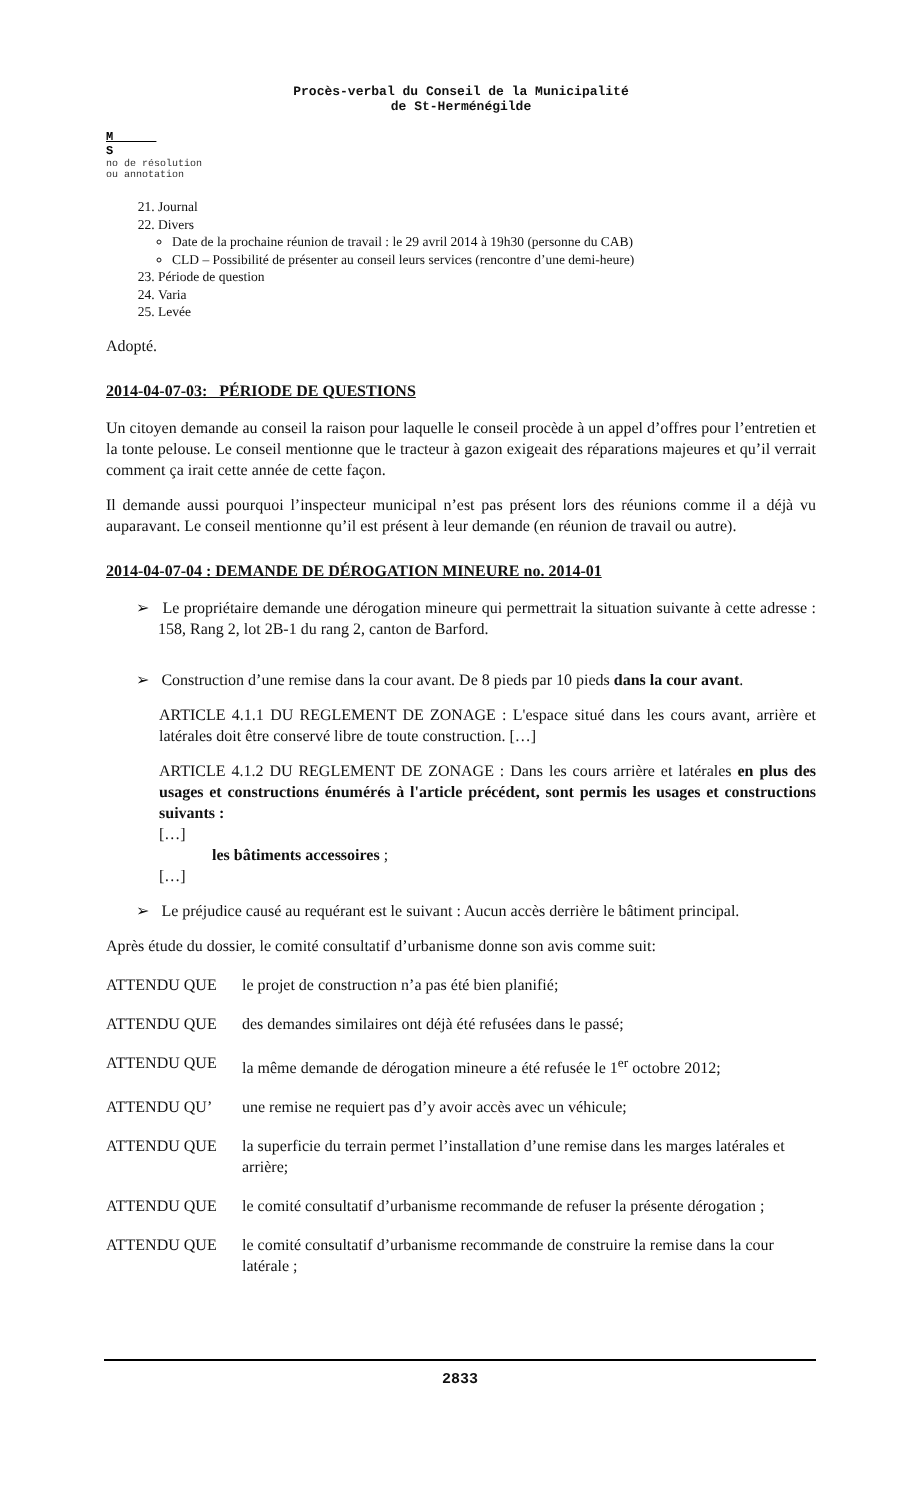Procès-verbal du Conseil de la Municipalité
de St-Herménégilde
M
S
no de résolution
ou annotation
21. Journal
22. Divers
Date de la prochaine réunion de travail : le 29 avril 2014 à 19h30 (personne du CAB)
CLD – Possibilité de présenter au conseil leurs services (rencontre d’une demi-heure)
23. Période de question
24. Varia
25. Levée
Adopté.
2014-04-07-03: PÉRIODE DE QUESTIONS
Un citoyen demande au conseil la raison pour laquelle le conseil procède à un appel d’offres pour l’entretien et la tonte pelouse. Le conseil mentionne que le tracteur à gazon exigeait des réparations majeures et qu’il verrait comment ça irait cette année de cette façon.
Il demande aussi pourquoi l’inspecteur municipal n’est pas présent lors des réunions comme il a déjà vu auparavant. Le conseil mentionne qu’il est présent à leur demande (en réunion de travail ou autre).
2014-04-07-04 : DEMANDE DE DÉROGATION MINEURE no. 2014-01
➢ Le propriétaire demande une dérogation mineure qui permettrait la situation suivante à cette adresse : 158, Rang 2, lot 2B-1 du rang 2, canton de Barford.
➢ Construction d’une remise dans la cour avant. De 8 pieds par 10 pieds dans la cour avant.
ARTICLE 4.1.1 DU REGLEMENT DE ZONAGE : L'espace situé dans les cours avant, arrière et latérales doit être conservé libre de toute construction. […]
ARTICLE 4.1.2 DU REGLEMENT DE ZONAGE : Dans les cours arrière et latérales en plus des usages et constructions énumérés à l'article précédent, sont permis les usages et constructions suivants :
[…]
les bâtiments accessoires ;
[…]
➢ Le préjudice causé au requérant est le suivant : Aucun accès derrière le bâtiment principal.
Après étude du dossier, le comité consultatif d’urbanisme donne son avis comme suit:
ATTENDU QUE le projet de construction n’a pas été bien planifié;
ATTENDU QUE des demandes similaires ont déjà été refusées dans le passé;
ATTENDU QUE la même demande de dérogation mineure a été refusée le 1<sup>er</sup> octobre 2012;
ATTENDU QU’ une remise ne requiert pas d’y avoir accès avec un véhicule;
ATTENDU QUE la superficie du terrain permet l’installation d’une remise dans les marges latérales et arrière;
ATTENDU QUE le comité consultatif d’urbanisme recommande de refuser la présente dérogation ;
ATTENDU QUE le comité consultatif d’urbanisme recommande de construire la remise dans la cour latérale ;
2833